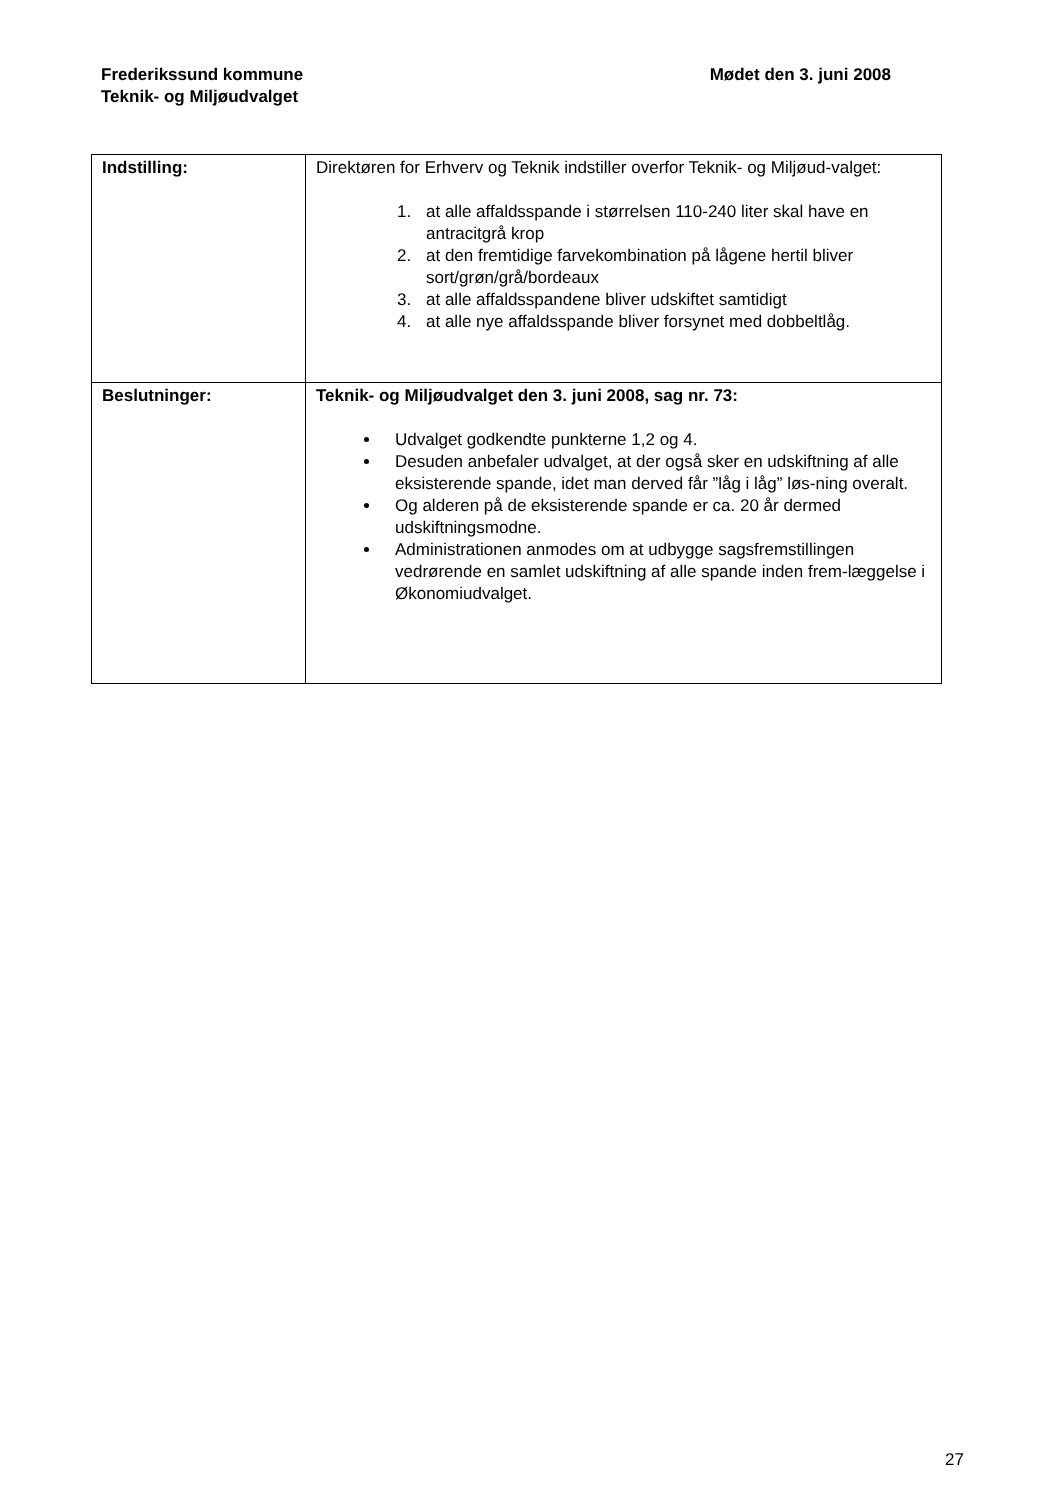Frederikssund kommune
Teknik- og Miljøudvalget
Mødet den 3. juni 2008
| Indstilling: | Direktøren for Erhverv og Teknik indstiller overfor Teknik- og Miljøud-valget: 1. at alle affaldsspande i størrelsen 110-240 liter skal have en antracitgrå krop 2. at den fremtidige farvekombination på lågene hertil bliver sort/grøn/grå/bordeaux 3. at alle affaldsspandene bliver udskiftet samtidigt 4. at alle nye affaldsspande bliver forsynet med dobbeltlåg. |
| Beslutninger: | Teknik- og Miljøudvalget den 3. juni 2008, sag nr. 73: Udvalget godkendte punkterne 1,2 og 4. Desuden anbefaler udvalget, at der også sker en udskiftning af alle eksisterende spande, idet man derved får ”låg i låg” løs-ning overalt. Og alderen på de eksisterende spande er ca. 20 år dermed udskiftningsmodne. Administrationen anmodes om at udbygge sagsfremstillingen vedrørende en samlet udskiftning af alle spande inden frem-læggelse i Økonomiudvalget. |
27